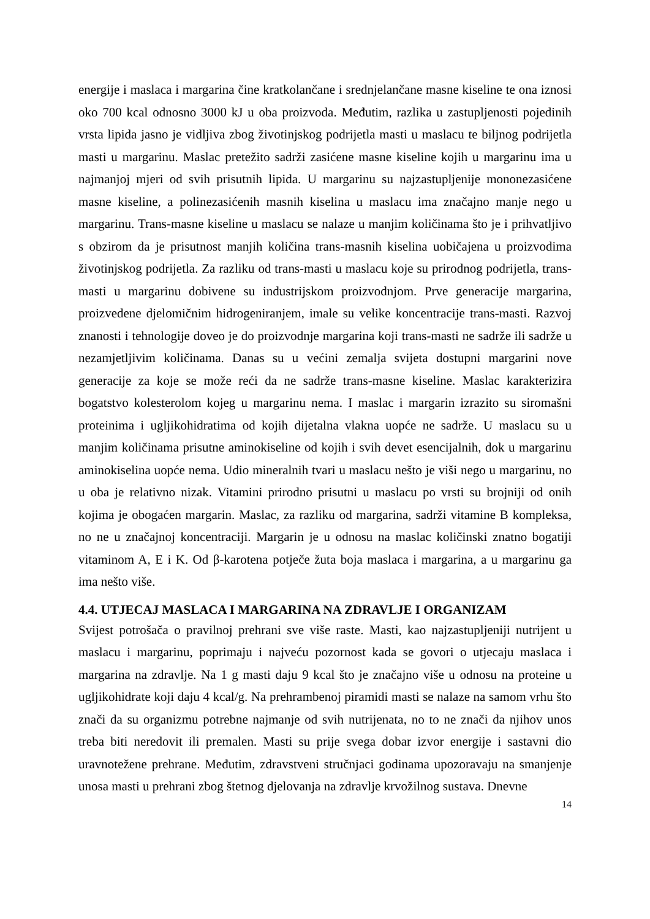energije i maslaca i margarina čine kratkolančane i srednjelančane masne kiseline te ona iznosi oko 700 kcal odnosno 3000 kJ u oba proizvoda. Međutim, razlika u zastupljenosti pojedinih vrsta lipida jasno je vidljiva zbog životinjskog podrijetla masti u maslacu te biljnog podrijetla masti u margarinu. Maslac pretežito sadrži zasićene masne kiseline kojih u margarinu ima u najmanjoj mjeri od svih prisutnih lipida. U margarinu su najzastupljenije mononezasićene masne kiseline, a polinezasićenih masnih kiselina u maslacu ima značajno manje nego u margarinu. Trans-masne kiseline u maslacu se nalaze u manjim količinama što je i prihvatljivo s obzirom da je prisutnost manjih količina trans-masnih kiselina uobičajena u proizvodima životinjskog podrijetla. Za razliku od trans-masti u maslacu koje su prirodnog podrijetla, trans-masti u margarinu dobivene su industrijskom proizvodnjom. Prve generacije margarina, proizvedene djelomičnim hidrogeniranjem, imale su velike koncentracije trans-masti. Razvoj znanosti i tehnologije doveo je do proizvodnje margarina koji trans-masti ne sadrže ili sadrže u nezamjetljivim količinama. Danas su u većini zemalja svijeta dostupni margarini nove generacije za koje se može reći da ne sadrže trans-masne kiseline. Maslac karakterizira bogatstvo kolesterolom kojeg u margarinu nema. I maslac i margarin izrazito su siromašni proteinima i ugljikohidratima od kojih dijetalna vlakna uopće ne sadrže. U maslacu su u manjim količinama prisutne aminokiseline od kojih i svih devet esencijalnih, dok u margarinu aminokiselina uopće nema. Udio mineralnih tvari u maslacu nešto je viši nego u margarinu, no u oba je relativno nizak. Vitamini prirodno prisutni u maslacu po vrsti su brojniji od onih kojima je obogaćen margarin. Maslac, za razliku od margarina, sadrži vitamine B kompleksa, no ne u značajnoj koncentraciji. Margarin je u odnosu na maslac količinski znatno bogatiji vitaminom A, E i K. Od β-karotena potječe žuta boja maslaca i margarina, a u margarinu ga ima nešto više.
4.4. UTJECAJ MASLACA I MARGARINA NA ZDRAVLJE I ORGANIZAM
Svijest potrošača o pravilnoj prehrani sve više raste. Masti, kao najzastupljeniji nutrijent u maslacu i margarinu, poprimaju i najveću pozornost kada se govori o utjecaju maslaca i margarina na zdravlje. Na 1 g masti daju 9 kcal što je značajno više u odnosu na proteine u ugljikohidrate koji daju 4 kcal/g. Na prehrambenoj piramidi masti se nalaze na samom vrhu što znači da su organizmu potrebne najmanje od svih nutrijenata, no to ne znači da njihov unos treba biti neredovit ili premalen. Masti su prije svega dobar izvor energije i sastavni dio uravnotežene prehrane. Međutim, zdravstveni stručnjaci godinama upozoravaju na smanjenje unosa masti u prehrani zbog štetnog djelovanja na zdravlje krvožilnog sustava. Dnevne
14